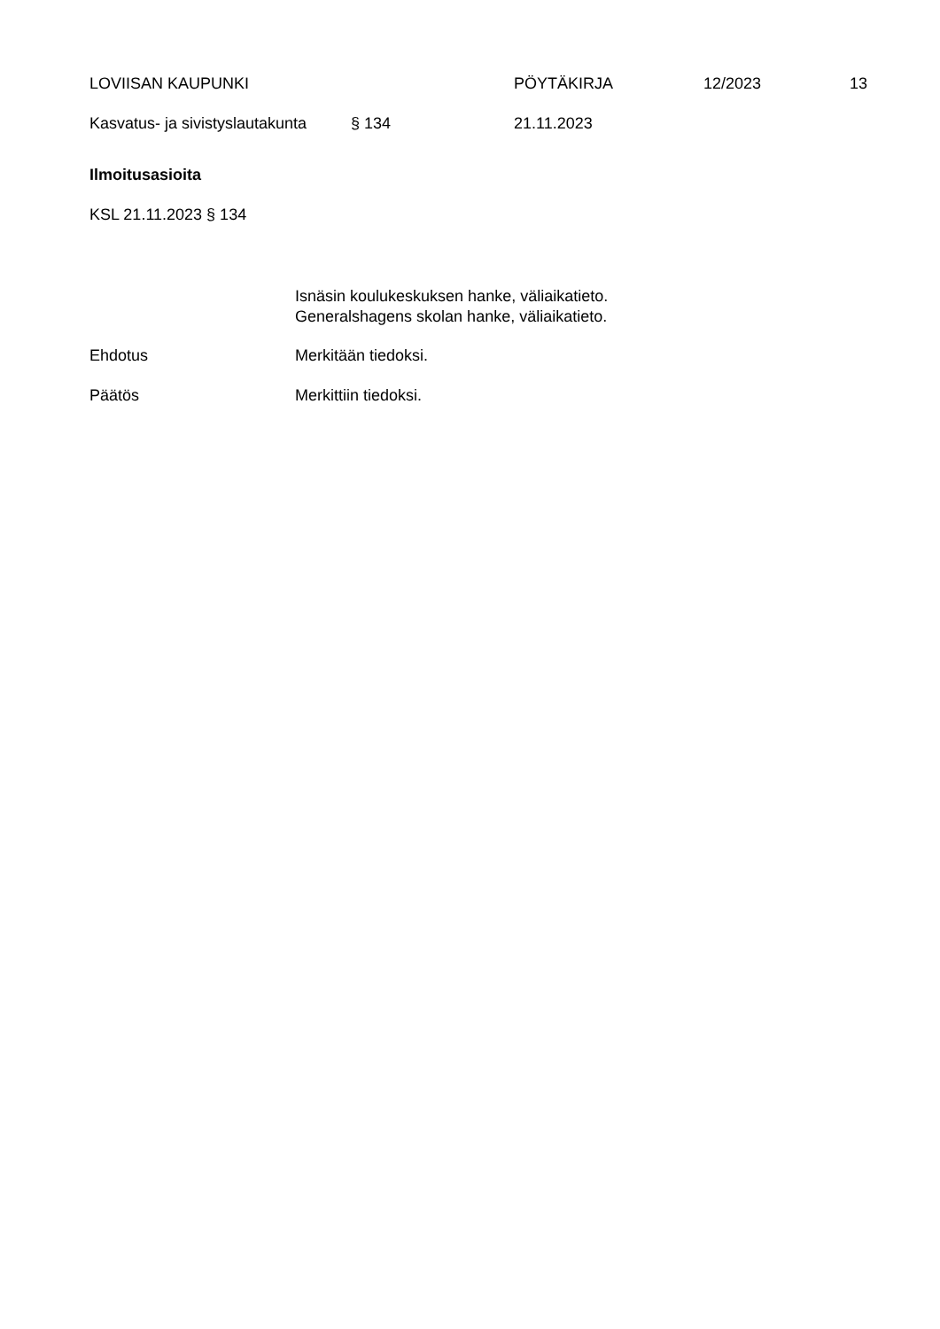LOVIISAN KAUPUNKI PÖYTÄKIRJA 12/2023 13
Kasvatus- ja sivistyslautakunta § 134 21.11.2023
Ilmoitusasioita
KSL 21.11.2023 § 134
Isnäsin koulukeskuksen hanke, väliaikatieto.
Generalshagens skolan hanke, väliaikatieto.
Ehdotus Merkitään tiedoksi.
Päätös Merkittiin tiedoksi.